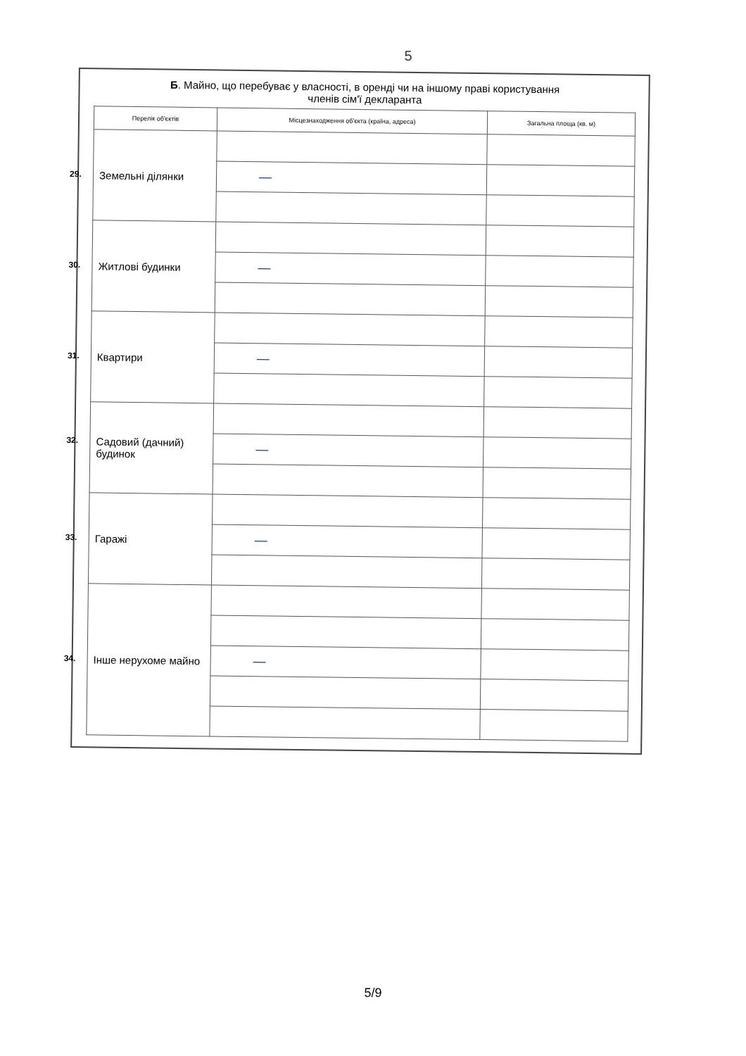5
Б. Майно, що перебуває у власності, в оренді чи на іншому праві користування
членів сім'ї декларанта
| Перелік об'єктів | Місцезнаходження об'єкта (країна, адреса) | Загальна площа (кв. м) |
| --- | --- | --- |
| 29. Земельні ділянки | | |
| | — | |
| 30. Житлові будинки | | |
| | — | |
| 31. Квартири | | |
| | — | |
| 32. Садовий (дачний) будинок | | |
| | — | |
| 33. Гаражі | | |
| | — | |
| 34. Інше нерухоме майно | | |
| | — | |
5/9